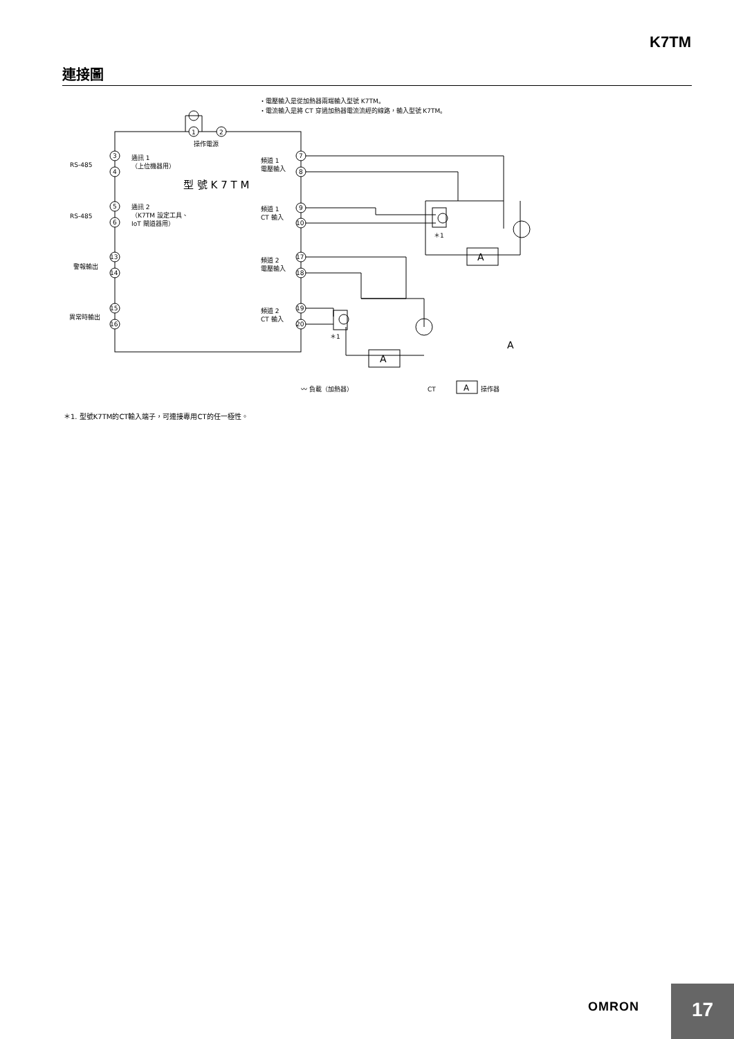K7TM
連接圖
・電壓輸入是從加熱器兩端輸入型號 K7TM。
・電流輸入是將 CT 穿過加熱器電流流經的線路，輸入型號 K7TM。
1
2
操作電源
型 號 K 7 T M
RS-485
RS-485
通訊 1
（上位機器用）
通訊 2
（K7TM 設定工具、
IoT 閘道器用）
警報輸出
異常時輸出
頻道 1
電壓輸入
頻道 1
CT 輸入
頻道 2
電壓輸入
頻道 2
CT 輸入
A
A
A
＊1
＊1
〰 負載（加熱器）
CT
A
操作器
3
4
5
6
13
14
15
16
7
8
9
10
17
18
19
20
＊1. 型號K7TM的CT輸入端子，可連接專用CT的任一極性。
OMRON
17